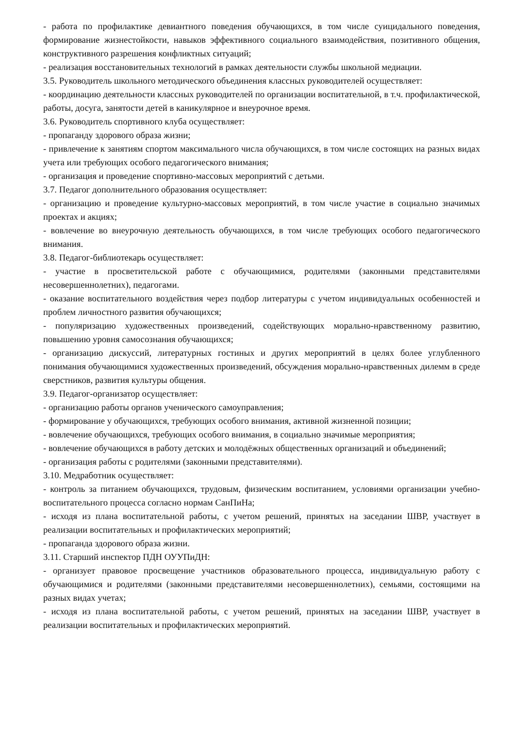- работа по профилактике девиантного поведения обучающихся, в том числе суицидального поведения, формирование жизнестойкости, навыков эффективного социального взаимодействия, позитивного общения, конструктивного разрешения конфликтных ситуаций;
- реализация восстановительных технологий в рамках деятельности службы школьной медиации.
3.5. Руководитель школьного методического объединения классных руководителей осуществляет:
- координацию деятельности классных руководителей по организации воспитательной, в т.ч. профилактической, работы, досуга, занятости детей в каникулярное и внеурочное время.
3.6. Руководитель спортивного клуба осуществляет:
- пропаганду здорового образа жизни;
- привлечение к занятиям спортом максимального числа обучающихся, в том числе состоящих на разных видах учета или требующих особого педагогического внимания;
- организация и проведение спортивно-массовых мероприятий с детьми.
3.7. Педагог дополнительного образования осуществляет:
- организацию и проведение культурно-массовых мероприятий, в том числе участие в социально значимых проектах и акциях;
- вовлечение во внеурочную деятельность обучающихся, в том числе требующих особого педагогического внимания.
3.8. Педагог-библиотекарь осуществляет:
- участие в просветительской работе с обучающимися, родителями (законными представителями несовершеннолетних), педагогами.
- оказание воспитательного воздействия через подбор литературы с учетом индивидуальных особенностей и проблем личностного развития обучающихся;
- популяризацию художественных произведений, содействующих морально-нравственному развитию, повышению уровня самосознания обучающихся;
- организацию дискуссий, литературных гостиных и других мероприятий в целях более углубленного понимания обучающимися художественных произведений, обсуждения морально-нравственных дилемм в среде сверстников, развития культуры общения.
3.9. Педагог-организатор осуществляет:
- организацию работы органов ученического самоуправления;
- формирование у обучающихся, требующих особого внимания, активной жизненной позиции;
- вовлечение обучающихся, требующих особого внимания, в социально значимые мероприятия;
- вовлечение обучающихся в работу детских и молодёжных общественных организаций и объединений;
- организация работы с родителями (законными представителями).
3.10. Медработник осуществляет:
- контроль за питанием обучающихся, трудовым, физическим воспитанием, условиями организации учебно-воспитательного процесса согласно нормам СанПиНа;
- исходя из плана воспитательной работы, с учетом решений, принятых на заседании ШВР, участвует в реализации воспитательных и профилактических мероприятий;
- пропаганда здорового образа жизни.
3.11. Старший инспектор ПДН ОУУПиДН:
- организует правовое просвещение участников образовательного процесса, индивидуальную работу с обучающимися и родителями (законными представителями несовершеннолетних), семьями, состоящими на разных видах учетах;
- исходя из плана воспитательной работы, с учетом решений, принятых на заседании ШВР, участвует в реализации воспитательных и профилактических мероприятий.